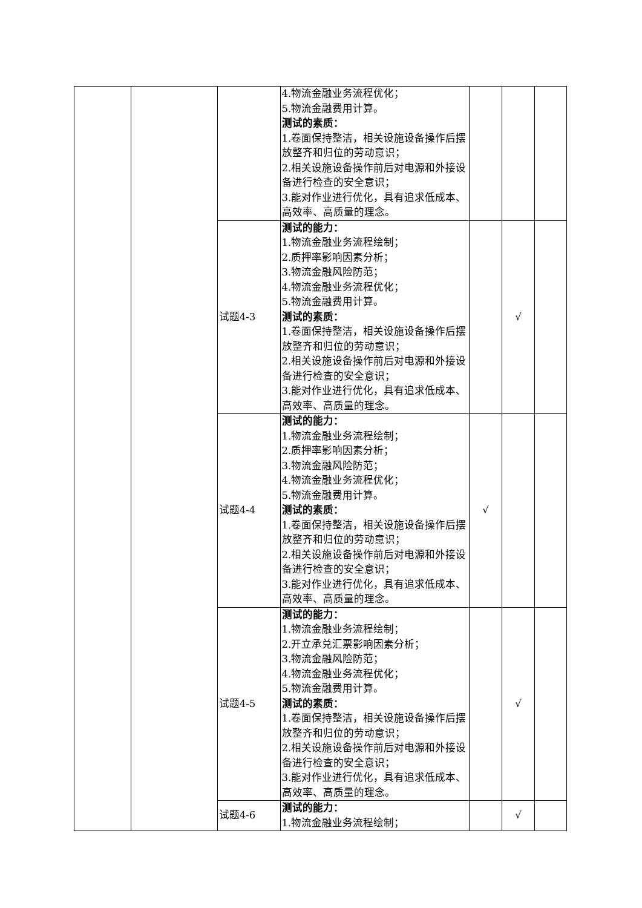| | | | 4.物流金融业务流程优化； 5.物流金融费用计算。 测试的素质： 1.卷面保持整洁，相关设施设备操作后摆放整齐和归位的劳动意识； 2.相关设施设备操作前后对电源和外接设备进行检查的安全意识； 3.能对作业进行优化，具有追求低成本、高效率、高质量的理念。 | | | |
| | | 试题4-3 | 测试的能力： 1.物流金融业务流程绘制； 2.质押率影响因素分析； 3.物流金融风险防范； 4.物流金融业务流程优化； 5.物流金融费用计算。 测试的素质： 1.卷面保持整洁，相关设施设备操作后摆放整齐和归位的劳动意识； 2.相关设施设备操作前后对电源和外接设备进行检查的安全意识； 3.能对作业进行优化，具有追求低成本、高效率、高质量的理念。 | | √ | |
| | | 试题4-4 | 测试的能力： 1.物流金融业务流程绘制； 2.质押率影响因素分析； 3.物流金融风险防范； 4.物流金融业务流程优化； 5.物流金融费用计算。 测试的素质： 1.卷面保持整洁，相关设施设备操作后摆放整齐和归位的劳动意识； 2.相关设施设备操作前后对电源和外接设备进行检查的安全意识； 3.能对作业进行优化，具有追求低成本、高效率、高质量的理念。 | √ | | |
| | | 试题4-5 | 测试的能力： 1.物流金融业务流程绘制； 2.开立承兑汇票影响因素分析； 3.物流金融风险防范； 4.物流金融业务流程优化； 5.物流金融费用计算。 测试的素质： 1.卷面保持整洁，相关设施设备操作后摆放整齐和归位的劳动意识； 2.相关设施设备操作前后对电源和外接设备进行检查的安全意识； 3.能对作业进行优化，具有追求低成本、高效率、高质量的理念。 | | √ | |
| | | 试题4-6 | 测试的能力： 1.物流金融业务流程绘制； | | √ | |